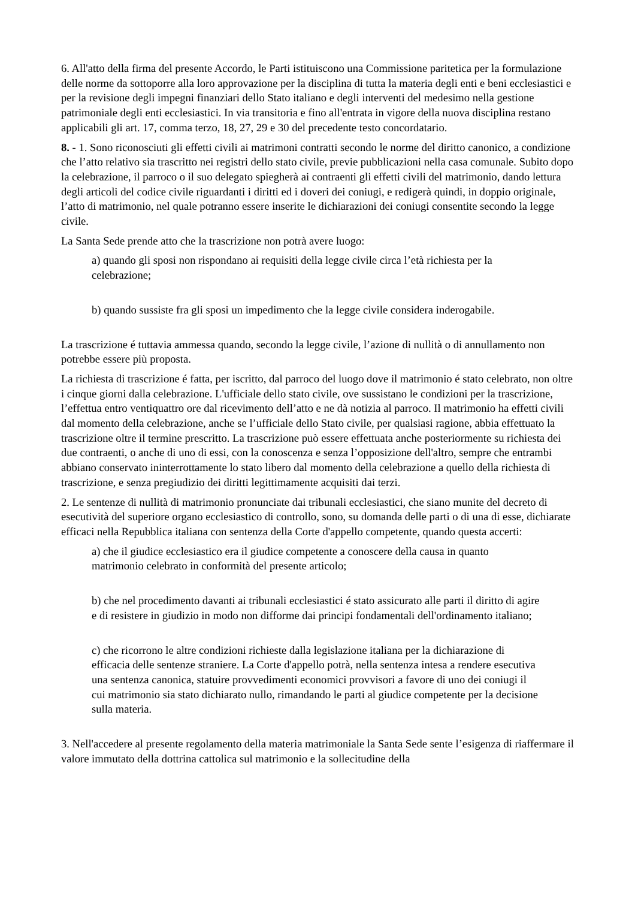6. All'atto della firma del presente Accordo, le Parti istituiscono una Commissione paritetica per la formulazione delle norme da sottoporre alla loro approvazione per la disciplina di tutta la materia degli enti e beni ecclesiastici e per la revisione degli impegni finanziari dello Stato italiano e degli interventi del medesimo nella gestione patrimoniale degli enti ecclesiastici. In via transitoria e fino all'entrata in vigore della nuova disciplina restano applicabili gli art. 17, comma terzo, 18, 27, 29 e 30 del precedente testo concordatario.
8. - 1. Sono riconosciuti gli effetti civili ai matrimoni contratti secondo le norme del diritto canonico, a condizione che l’atto relativo sia trascritto nei registri dello stato civile, previe pubblicazioni nella casa comunale. Subito dopo la celebrazione, il parroco o il suo delegato spiegherà ai contraenti gli effetti civili del matrimonio, dando lettura degli articoli del codice civile riguardanti i diritti ed i doveri dei coniugi, e redigerà quindi, in doppio originale, l’atto di matrimonio, nel quale potranno essere inserite le dichiarazioni dei coniugi consentite secondo la legge civile.
La Santa Sede prende atto che la trascrizione non potrà avere luogo:
a) quando gli sposi non rispondano ai requisiti della legge civile circa l’età richiesta per la celebrazione;
b) quando sussiste fra gli sposi un impedimento che la legge civile considera inderogabile.
La trascrizione é tuttavia ammessa quando, secondo la legge civile, l’azione di nullità o di annullamento non potrebbe essere più proposta.
La richiesta di trascrizione é fatta, per iscritto, dal parroco del luogo dove il matrimonio é stato celebrato, non oltre i cinque giorni dalla celebrazione. L'ufficiale dello stato civile, ove sussistano le condizioni per la trascrizione, l’effettua entro ventiquattro ore dal ricevimento dell’atto e ne dà notizia al parroco. Il matrimonio ha effetti civili dal momento della celebrazione, anche se l’ufficiale dello Stato civile, per qualsiasi ragione, abbia effettuato la trascrizione oltre il termine prescritto. La trascrizione può essere effettuata anche posteriormente su richiesta dei due contraenti, o anche di uno di essi, con la conoscenza e senza l’opposizione dell'altro, sempre che entrambi abbiano conservato ininterrottamente lo stato libero dal momento della celebrazione a quello della richiesta di trascrizione, e senza pregiudizio dei diritti legittimamente acquisiti dai terzi.
2. Le sentenze di nullità di matrimonio pronunciate dai tribunali ecclesiastici, che siano munite del decreto di esecutività del superiore organo ecclesiastico di controllo, sono, su domanda delle parti o di una di esse, dichiarate efficaci nella Repubblica italiana con sentenza della Corte d'appello competente, quando questa accerti:
a) che il giudice ecclesiastico era il giudice competente a conoscere della causa in quanto matrimonio celebrato in conformità del presente articolo;
b) che nel procedimento davanti ai tribunali ecclesiastici é stato assicurato alle parti il diritto di agire e di resistere in giudizio in modo non difforme dai principi fondamentali dell'ordinamento italiano;
c) che ricorrono le altre condizioni richieste dalla legislazione italiana per la dichiarazione di efficacia delle sentenze straniere. La Corte d'appello potrà, nella sentenza intesa a rendere esecutiva una sentenza canonica, statuire provvedimenti economici provvisori a favore di uno dei coniugi il cui matrimonio sia stato dichiarato nullo, rimandando le parti al giudice competente per la decisione sulla materia.
3. Nell'accedere al presente regolamento della materia matrimoniale la Santa Sede sente l’esigenza di riaffermare il valore immutato della dottrina cattolica sul matrimonio e la sollecitudine della